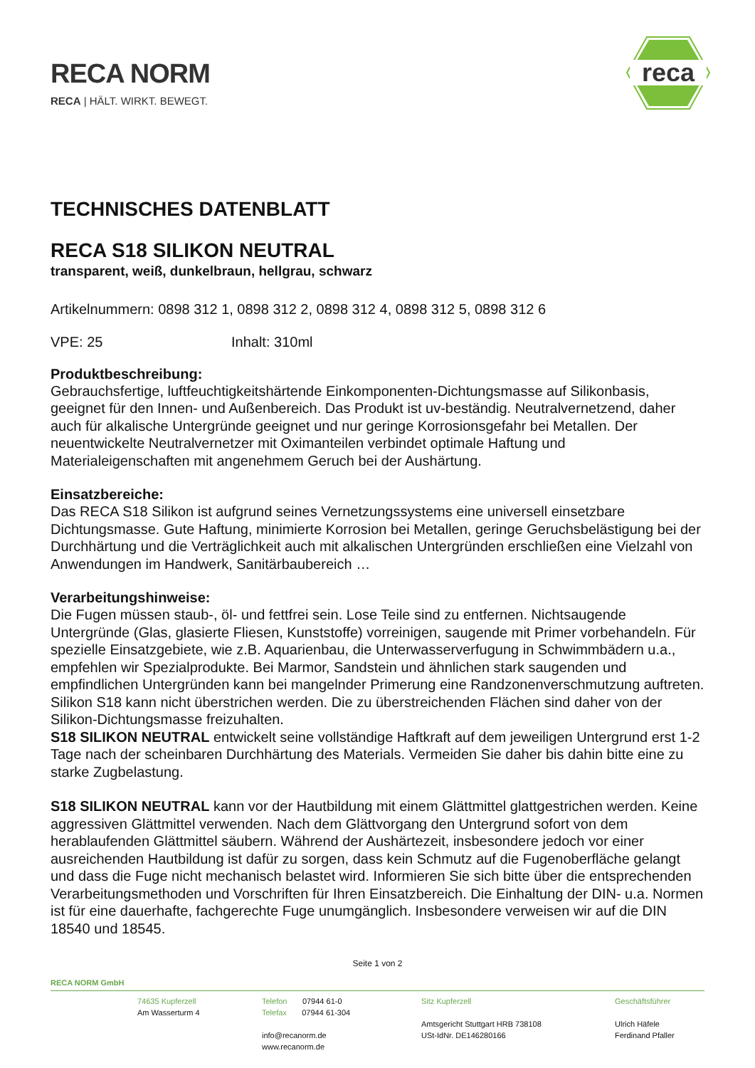RECA NORM
RECA | HÄLT. WIRKT. BEWEGT.
reca
TECHNISCHES DATENBLATT
RECA S18 SILIKON NEUTRAL
transparent, weiß, dunkelbraun, hellgrau, schwarz
Artikelnummern: 0898 312 1, 0898 312 2, 0898 312 4, 0898 312 5, 0898 312 6
VPE: 25 Inhalt: 310ml
Produktbeschreibung:
Gebrauchsfertige, luftfeuchtigkeitshärtende Einkomponenten-Dichtungsmasse auf Silikonbasis, geeignet für den Innen- und Außenbereich. Das Produkt ist uv-beständig. Neutralvernetzend, daher auch für alkalische Untergründe geeignet und nur geringe Korrosionsgefahr bei Metallen. Der neuentwickelte Neutralvernetzer mit Oximanteilen verbindet optimale Haftung und Materialeigenschaften mit angenehmem Geruch bei der Aushärtung.
Einsatzbereiche:
Das RECA S18 Silikon ist aufgrund seines Vernetzungssystems eine universell einsetzbare Dichtungsmasse. Gute Haftung, minimierte Korrosion bei Metallen, geringe Geruchsbelästigung bei der Durchhärtung und die Verträglichkeit auch mit alkalischen Untergründen erschließen eine Vielzahl von Anwendungen im Handwerk, Sanitärbaubereich …
Verarbeitungshinweise:
Die Fugen müssen staub-, öl- und fettfrei sein. Lose Teile sind zu entfernen. Nichtsaugende Untergründe (Glas, glasierte Fliesen, Kunststoffe) vorreinigen, saugende mit Primer vorbehandeln. Für spezielle Einsatzgebiete, wie z.B. Aquarienbau, die Unterwasserverfugung in Schwimmbädern u.a., empfehlen wir Spezialprodukte. Bei Marmor, Sandstein und ähnlichen stark saugenden und empfindlichen Untergründen kann bei mangelnder Primerung eine Randzonenverschmutzung auftreten. Silikon S18 kann nicht überstrichen werden. Die zu überstreichenden Flächen sind daher von der Silikon-Dichtungsmasse freizuhalten.
S18 SILIKON NEUTRAL entwickelt seine vollständige Haftkraft auf dem jeweiligen Untergrund erst 1-2 Tage nach der scheinbaren Durchhärtung des Materials. Vermeiden Sie daher bis dahin bitte eine zu starke Zugbelastung.
S18 SILIKON NEUTRAL kann vor der Hautbildung mit einem Glättmittel glattgestrichen werden. Keine aggressiven Glättmittel verwenden. Nach dem Glättvorgang den Untergrund sofort von dem herablaufenden Glättmittel säubern. Während der Aushärtezeit, insbesondere jedoch vor einer ausreichenden Hautbildung ist dafür zu sorgen, dass kein Schmutz auf die Fugenoberfläche gelangt und dass die Fuge nicht mechanisch belastet wird. Informieren Sie sich bitte über die entsprechenden Verarbeitungsmethoden und Vorschriften für Ihren Einsatzbereich. Die Einhaltung der DIN- u.a. Normen ist für eine dauerhafte, fachgerechte Fuge unumgänglich. Insbesondere verweisen wir auf die DIN 18540 und 18545.
Seite 1 von 2
RECA NORM GmbH
74635 Kupferzell
Am Wasserturm 4
Telefon 07944 61-0
Telefax 07944 61-304
info@recanorm.de
www.recanorm.de
Sitz Kupferzell
Amtsgericht Stuttgart HRB 738108
USt-IdNr. DE146280166
Geschäftsführer
Ulrich Häfele
Ferdinand Pfaller